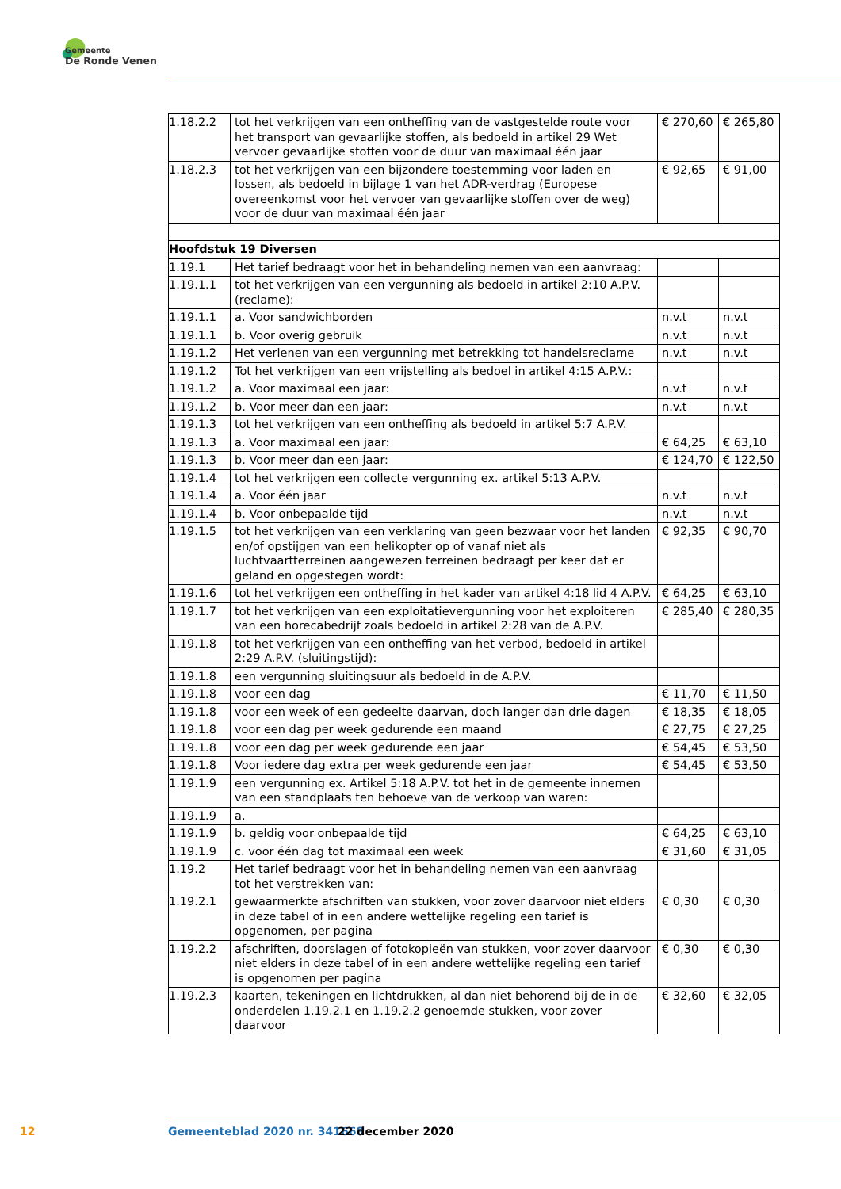Gemeente
De Ronde Venen
| 1.18.2.2 | tot het verkrijgen van een ontheffing van de vastgestelde route voor het transport van gevaarlijke stoffen, als bedoeld in artikel 29 Wet vervoer gevaarlijke stoffen voor de duur van maximaal één jaar | € 270,60 | € 265,80 |
| 1.18.2.3 | tot het verkrijgen van een bijzondere toestemming voor laden en lossen, als bedoeld in bijlage 1 van het ADR-verdrag (Europese overeenkomst voor het vervoer van gevaarlijke stoffen over de weg) voor de duur van maximaal één jaar | € 92,65 | € 91,00 |
| Hoofdstuk 19 Diversen | | | |
| 1.19.1 | Het tarief bedraagt voor het in behandeling nemen van een aanvraag: | | |
| 1.19.1.1 | tot het verkrijgen van een vergunning als bedoeld in artikel 2:10 A.P.V. (reclame): | | |
| 1.19.1.1 | a. Voor sandwichborden | n.v.t | n.v.t |
| 1.19.1.1 | b. Voor overig gebruik | n.v.t | n.v.t |
| 1.19.1.2 | Het verlenen van een vergunning met betrekking tot handelsreclame | n.v.t | n.v.t |
| 1.19.1.2 | Tot het verkrijgen van een vrijstelling als bedoel in artikel 4:15 A.P.V.: | | |
| 1.19.1.2 | a. Voor maximaal een jaar: | n.v.t | n.v.t |
| 1.19.1.2 | b. Voor meer dan een jaar: | n.v.t | n.v.t |
| 1.19.1.3 | tot het verkrijgen van een ontheffing als bedoeld in artikel 5:7 A.P.V. | | |
| 1.19.1.3 | a. Voor maximaal een jaar: | € 64,25 | € 63,10 |
| 1.19.1.3 | b. Voor meer dan een jaar: | € 124,70 | € 122,50 |
| 1.19.1.4 | tot het verkrijgen een collecte vergunning ex. artikel 5:13 A.P.V. | | |
| 1.19.1.4 | a. Voor één jaar | n.v.t | n.v.t |
| 1.19.1.4 | b. Voor onbepaalde tijd | n.v.t | n.v.t |
| 1.19.1.5 | tot het verkrijgen van een verklaring van geen bezwaar voor het landen en/of opstijgen van een helikopter op of vanaf niet als luchtvaartterreinen aangewezen terreinen bedraagt per keer dat er geland en opgestegen wordt: | € 92,35 | € 90,70 |
| 1.19.1.6 | tot het verkrijgen een ontheffing in het kader van artikel 4:18 lid 4 A.P.V. | € 64,25 | € 63,10 |
| 1.19.1.7 | tot het verkrijgen van een exploitatievergunning voor het exploiteren van een horecabedrijf zoals bedoeld in artikel 2:28 van de A.P.V. | € 285,40 | € 280,35 |
| 1.19.1.8 | tot het verkrijgen van een ontheffing van het verbod, bedoeld in artikel 2:29 A.P.V. (sluitingstijd): | | |
| 1.19.1.8 | een vergunning sluitingsuur als bedoeld in de A.P.V. | | |
| 1.19.1.8 | voor een dag | € 11,70 | € 11,50 |
| 1.19.1.8 | voor een week of een gedeelte daarvan, doch langer dan drie dagen | € 18,35 | € 18,05 |
| 1.19.1.8 | voor een dag per week gedurende een maand | € 27,75 | € 27,25 |
| 1.19.1.8 | voor een dag per week gedurende een jaar | € 54,45 | € 53,50 |
| 1.19.1.8 | Voor iedere dag extra per week gedurende een jaar | € 54,45 | € 53,50 |
| 1.19.1.9 | een vergunning ex. Artikel 5:18 A.P.V. tot het in de gemeente innemen van een standplaats ten behoeve van de verkoop van waren: | | |
| 1.19.1.9 | a. | | |
| 1.19.1.9 | b. geldig voor onbepaalde tijd | € 64,25 | € 63,10 |
| 1.19.1.9 | c. voor één dag tot maximaal een week | € 31,60 | € 31,05 |
| 1.19.2 | Het tarief bedraagt voor het in behandeling nemen van een aanvraag tot het verstrekken van: | | |
| 1.19.2.1 | gewaarmerkte afschriften van stukken, voor zover daarvoor niet elders in deze tabel of in een andere wettelijke regeling een tarief is opgenomen, per pagina | € 0,30 | € 0,30 |
| 1.19.2.2 | afschriften, doorslagen of fotokopieën van stukken, voor zover daarvoor niet elders in deze tabel of in een andere wettelijke regeling een tarief is opgenomen per pagina | € 0,30 | € 0,30 |
| 1.19.2.3 | kaarten, tekeningen en lichtdrukken, al dan niet behorend bij de in de onderdelen 1.19.2.1 en 1.19.2.2 genoemde stukken, voor zover daarvoor | € 32,60 | € 32,05 |
12 Gemeenteblad 2020 nr. 341668 22 december 2020